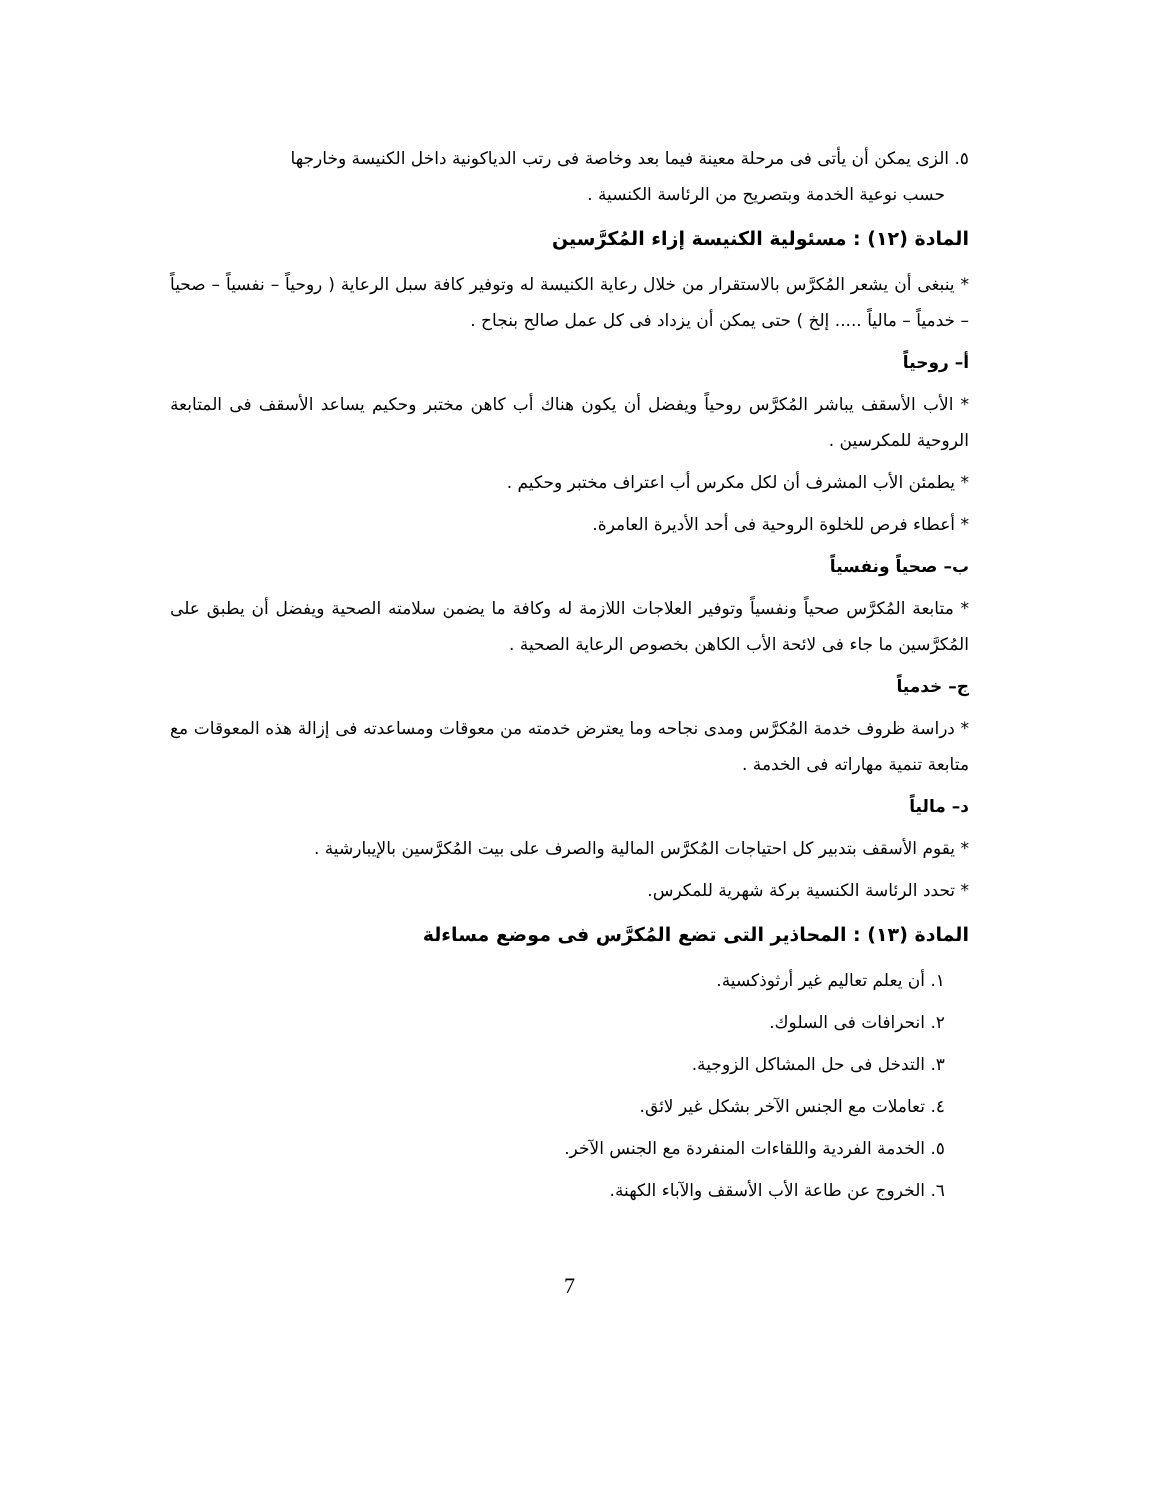٥. الزى يمكن أن يأتى فى مرحلة معينة فيما بعد وخاصة فى رتب الدياكونية داخل الكنيسة وخارجها
حسب نوعية الخدمة وبتصريح من الرئاسة الكنسية .
المادة (١٢) : مسئولية الكنيسة إزاء المُكرَّسين
* ينبغى أن يشعر المُكرَّس بالاستقرار من خلال رعاية الكنيسة له وتوفير كافة سبل الرعاية ( روحياً – نفسياً – صحياً – خدمياً – مالياً ..... إلخ ) حتى يمكن أن يزداد فى كل عمل صالح بنجاح .
أ– روحياً
* الأب الأسقف يباشر المُكرَّس روحياً ويفضل أن يكون هناك أب كاهن مختبر وحكيم يساعد الأسقف فى المتابعة الروحية للمكرسين .
* يطمئن الأب المشرف أن لكل مكرس أب اعتراف مختبر وحكيم .
* أعطاء فرص للخلوة الروحية فى أحد الأديرة العامرة.
ب– صحياً ونفسياً
* متابعة المُكرَّس صحياً ونفسياً وتوفير العلاجات اللازمة له وكافة ما يضمن سلامته الصحية ويفضل أن يطبق على المُكرَّسين ما جاء فى لائحة الأب الكاهن بخصوص الرعاية الصحية .
ج– خدمياً
* دراسة ظروف خدمة المُكرَّس ومدى نجاحه وما يعترض خدمته من معوقات ومساعدته فى إزالة هذه المعوقات مع متابعة تنمية مهاراته فى الخدمة .
د– مالياً
* يقوم الأسقف بتدبير كل احتياجات المُكرَّس المالية والصرف على بيت المُكرَّسين بالإيبارشية .
* تحدد الرئاسة الكنسية بركة شهرية للمكرس.
المادة (١٣) : المحاذير التى تضع المُكرَّس فى موضع مساءلة
١. أن يعلم تعاليم غير أرثوذكسية.
٢. انحرافات فى السلوك.
٣. التدخل فى حل المشاكل الزوجية.
٤. تعاملات مع الجنس الآخر بشكل غير لائق.
٥. الخدمة الفردية واللقاءات المنفردة مع الجنس الآخر.
٦. الخروج عن طاعة الأب الأسقف والآباء الكهنة.
7